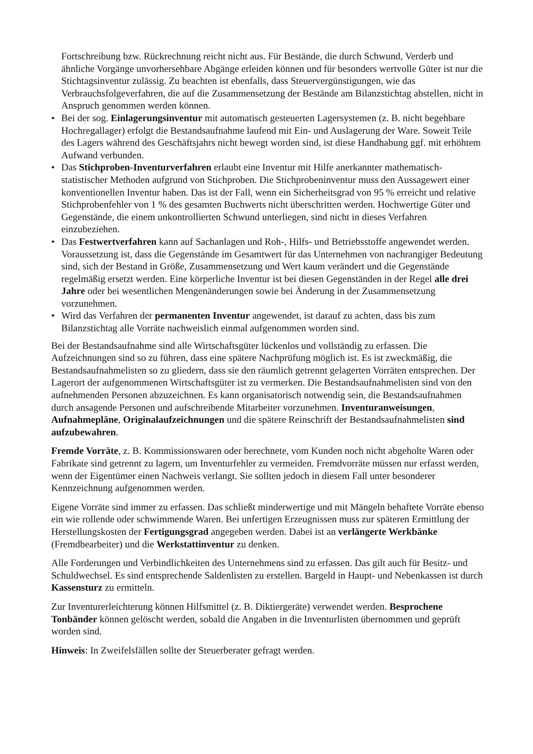Fortschreibung bzw. Rückrechnung reicht nicht aus. Für Bestände, die durch Schwund, Verderb und ähnliche Vorgänge unvorhersehbare Abgänge erleiden können und für besonders wertvolle Güter ist nur die Stichtagsinventur zulässig. Zu beachten ist ebenfalls, dass Steuervergünstigungen, wie das Verbrauchsfolgeverfahren, die auf die Zusammensetzung der Bestände am Bilanzstichtag abstellen, nicht in Anspruch genommen werden können.
• Bei der sog. Einlagerungsinventur mit automatisch gesteuerten Lagersystemen (z. B. nicht begehbare Hochregallager) erfolgt die Bestandsaufnahme laufend mit Ein- und Auslagerung der Ware. Soweit Teile des Lagers während des Geschäftsjahrs nicht bewegt worden sind, ist diese Handhabung ggf. mit erhöhtem Aufwand verbunden.
• Das Stichproben-Inventurverfahren erlaubt eine Inventur mit Hilfe anerkannter mathematisch-statistischer Methoden aufgrund von Stichproben. Die Stichprobeninventur muss den Aussagewert einer konventionellen Inventur haben. Das ist der Fall, wenn ein Sicherheitsgrad von 95 % erreicht und relative Stichprobenfehler von 1 % des gesamten Buchwerts nicht überschritten werden. Hochwertige Güter und Gegenstände, die einem unkontrollierten Schwund unterliegen, sind nicht in dieses Verfahren einzubeziehen.
• Das Festwertverfahren kann auf Sachanlagen und Roh-, Hilfs- und Betriebsstoffe angewendet werden. Voraussetzung ist, dass die Gegenstände im Gesamtwert für das Unternehmen von nachrangiger Bedeutung sind, sich der Bestand in Größe, Zusammensetzung und Wert kaum verändert und die Gegenstände regelmäßig ersetzt werden. Eine körperliche Inventur ist bei diesen Gegenständen in der Regel alle drei Jahre oder bei wesentlichen Mengenänderungen sowie bei Änderung in der Zusammensetzung vorzunehmen.
• Wird das Verfahren der permanenten Inventur angewendet, ist darauf zu achten, dass bis zum Bilanzstichtag alle Vorräte nachweislich einmal aufgenommen worden sind.
Bei der Bestandsaufnahme sind alle Wirtschaftsgüter lückenlos und vollständig zu erfassen. Die Aufzeichnungen sind so zu führen, dass eine spätere Nachprüfung möglich ist. Es ist zweckmäßig, die Bestandsaufnahmelisten so zu gliedern, dass sie den räumlich getrennt gelagerten Vorräten entsprechen. Der Lagerort der aufgenommenen Wirtschaftsgüter ist zu vermerken. Die Bestandsaufnahmelisten sind von den aufnehmenden Personen abzuzeichnen. Es kann organisatorisch notwendig sein, die Bestandsaufnahmen durch ansagende Personen und aufschreibende Mitarbeiter vorzunehmen. Inventuranweisungen, Aufnahmepläne, Originalaufzeichnungen und die spätere Reinschrift der Bestandsaufnahmelisten sind aufzubewahren.
Fremde Vorräte, z. B. Kommissionswaren oder berechnete, vom Kunden noch nicht abgeholte Waren oder Fabrikate sind getrennt zu lagern, um Inventurfehler zu vermeiden. Fremdvorräte müssen nur erfasst werden, wenn der Eigentümer einen Nachweis verlangt. Sie sollten jedoch in diesem Fall unter besonderer Kennzeichnung aufgenommen werden.
Eigene Vorräte sind immer zu erfassen. Das schließt minderwertige und mit Mängeln behaftete Vorräte ebenso ein wie rollende oder schwimmende Waren. Bei unfertigen Erzeugnissen muss zur späteren Ermittlung der Herstellungskosten der Fertigungsgrad angegeben werden. Dabei ist an verlängerte Werkbänke (Fremdbearbeiter) und die Werkstattinventur zu denken.
Alle Forderungen und Verbindlichkeiten des Unternehmens sind zu erfassen. Das gilt auch für Besitz- und Schuldwechsel. Es sind entsprechende Saldenlisten zu erstellen. Bargeld in Haupt- und Nebenkassen ist durch Kassensturz zu ermitteln.
Zur Inventurerleichterung können Hilfsmittel (z. B. Diktiergeräte) verwendet werden. Besprochene Tonbänder können gelöscht werden, sobald die Angaben in die Inventurlisten übernommen und geprüft worden sind.
Hinweis: In Zweifelsfällen sollte der Steuerberater gefragt werden.